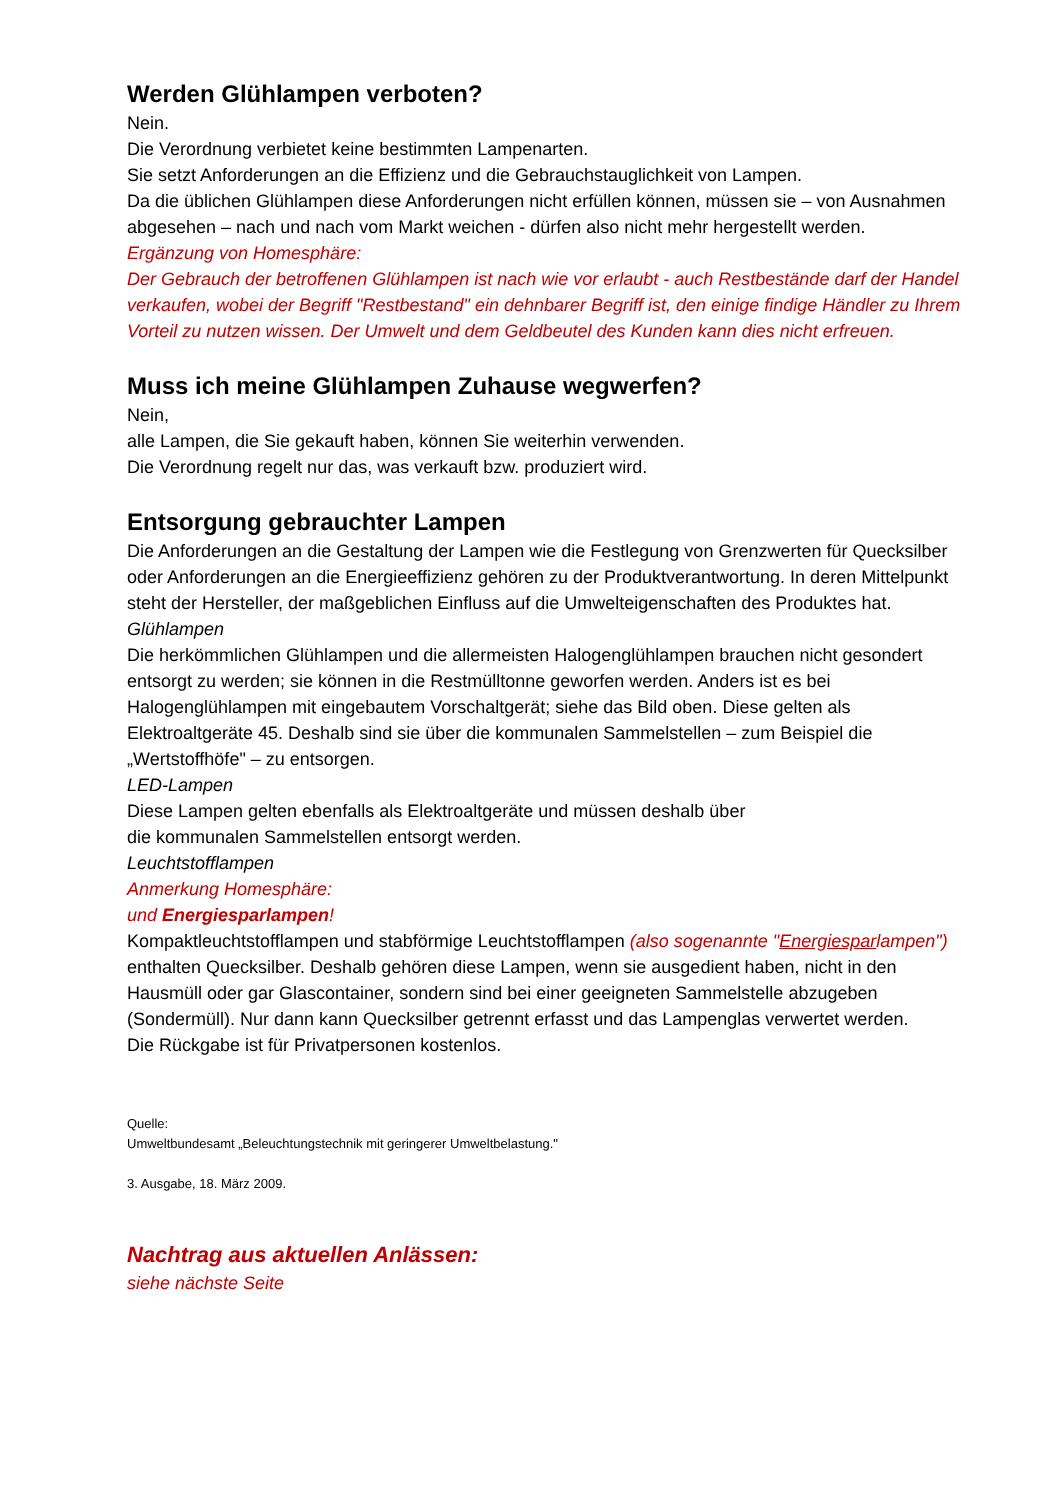Werden Glühlampen verboten?
Nein.
Die Verordnung verbietet keine bestimmten Lampenarten.
Sie setzt Anforderungen an die Effizienz und die Gebrauchstauglichkeit von Lampen.
Da die üblichen Glühlampen diese Anforderungen nicht erfüllen können, müssen sie – von Ausnahmen abgesehen – nach und nach vom Markt weichen - dürfen also nicht mehr hergestellt werden.
Ergänzung von Homesphäre:
Der Gebrauch der betroffenen Glühlampen ist nach wie vor erlaubt - auch Restbestände darf der Handel verkaufen, wobei der Begriff "Restbestand" ein dehnbarer Begriff ist, den einige findige Händler zu Ihrem Vorteil zu nutzen wissen. Der Umwelt und dem Geldbeutel des Kunden kann dies nicht erfreuen.
Muss ich meine Glühlampen Zuhause wegwerfen?
Nein,
alle Lampen, die Sie gekauft haben, können Sie weiterhin verwenden.
Die Verordnung regelt nur das, was verkauft bzw. produziert wird.
Entsorgung gebrauchter Lampen
Die Anforderungen an die Gestaltung der Lampen wie die Festlegung von Grenzwerten für Quecksilber oder Anforderungen an die Energieeffizienz gehören zu der Produktverantwortung. In deren Mittelpunkt steht der Hersteller, der maßgeblichen Einfluss auf die Umwelteigenschaften des Produktes hat.
Glühlampen
Die herkömmlichen Glühlampen und die allermeisten Halogenglühlampen brauchen nicht gesondert entsorgt zu werden; sie können in die Restmülltonne geworfen werden. Anders ist es bei Halogenglühlampen mit eingebautem Vorschaltgerät; siehe das Bild oben. Diese gelten als Elektroaltgeräte 45. Deshalb sind sie über die kommunalen Sammelstellen – zum Beispiel die „Wertstoffhöfe" – zu entsorgen.
LED-Lampen
Diese Lampen gelten ebenfalls als Elektroaltgeräte und müssen deshalb über
die kommunalen Sammelstellen entsorgt werden.
Leuchtstofflampen
Anmerkung Homesphäre:
und Energiesparlampen!
Kompaktleuchtstofflampen und stabförmige Leuchtstofflampen (also sogenannte "Energiesparlampen") enthalten Quecksilber. Deshalb gehören diese Lampen, wenn sie ausgedient haben, nicht in den Hausmüll oder gar Glascontainer, sondern sind bei einer geeigneten Sammelstelle abzugeben (Sondermüll). Nur dann kann Quecksilber getrennt erfasst und das Lampenglas verwertet werden.
Die Rückgabe ist für Privatpersonen kostenlos.
Quelle:
Umweltbundesamt „Beleuchtungstechnik mit geringerer Umweltbelastung."
3. Ausgabe, 18. März 2009.
Nachtrag aus aktuellen Anlässen:
siehe nächste Seite